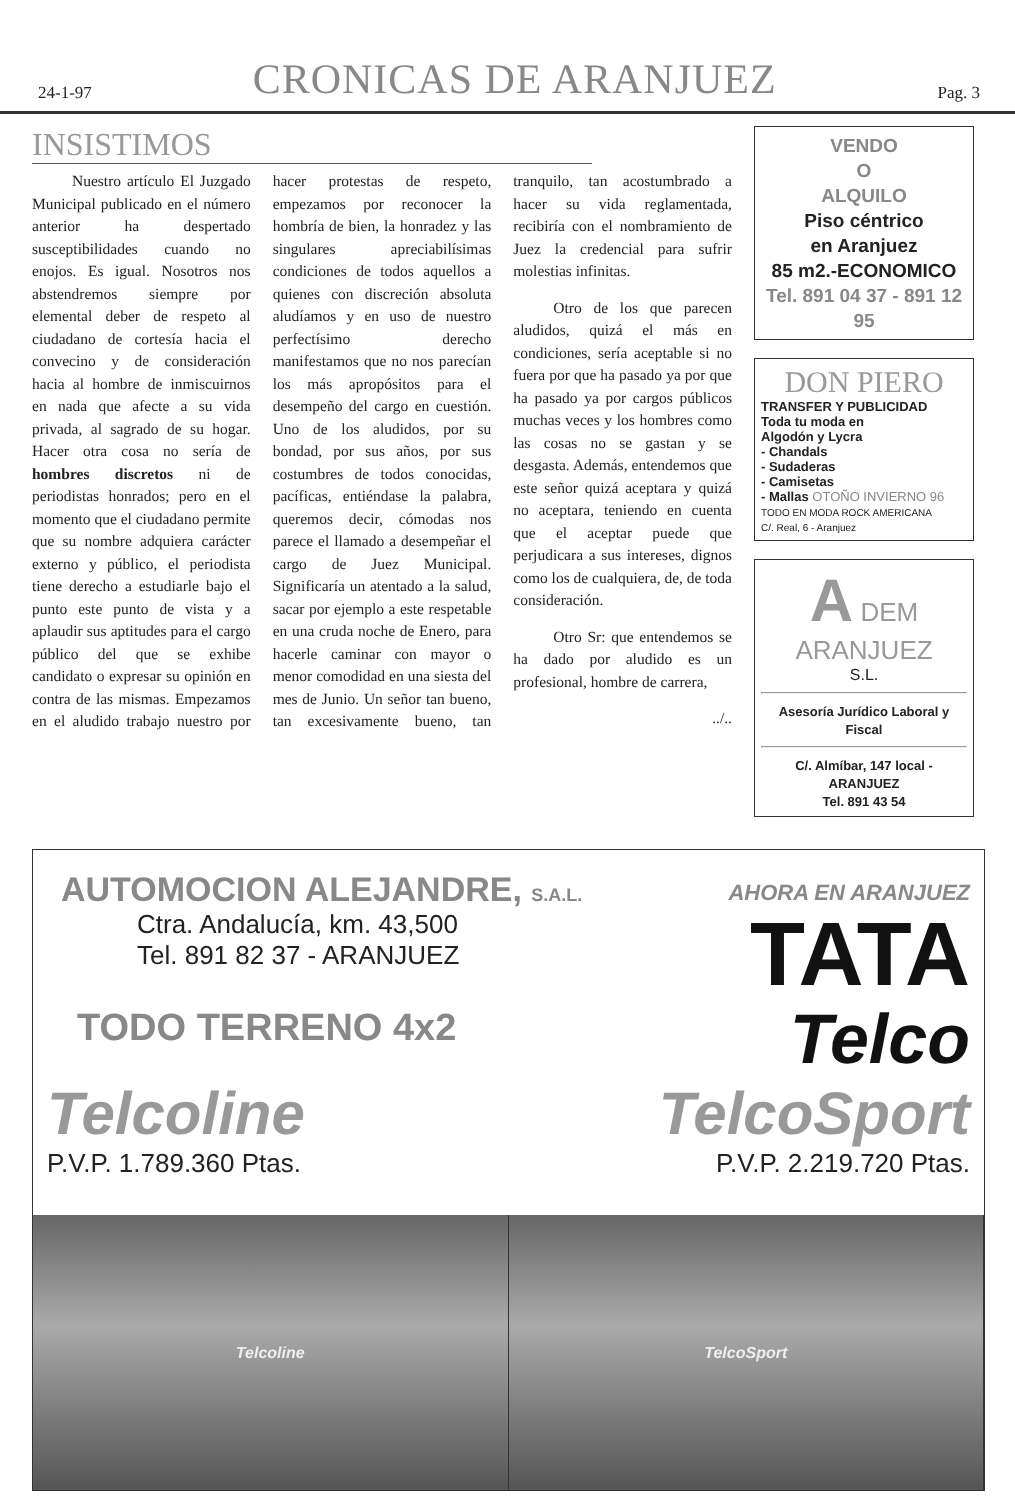24-1-97
CRONICAS DE ARANJUEZ
Pag. 3
INSISTIMOS
Nuestro artículo El Juzgado Municipal publicado en el número anterior ha despertado susceptibilidades cuando no enojos. Es igual. Nosotros nos abstendremos siempre por elemental deber de respeto al ciudadano de cortesía hacia el convecino y de consideración hacia al hombre de inmiscuirnos en nada que afecte a su vida privada, al sagrado de su hogar. Hacer otra cosa no sería de hombres discretos ni de periodistas honrados; pero en el momento que el ciudadano permite que su nombre adquiera carácter externo y público, el periodista tiene derecho a estudiarle bajo el punto este punto de vista y a aplaudir sus aptitudes para el cargo público del que se exhibe candidato o expresar su opinión en contra de las mismas. Empezamos en el aludido trabajo nuestro por hacer protestas de respeto, empezamos por reconocer la hombría de bien, la honradez y las singulares apreciabilísimas condiciones de todos aquellos a quienes con discreción absoluta aludíamos y en uso de nuestro perfectísimo derecho manifestamos que no nos parecían los más apropósitos para el desempeño del cargo en cuestión. Uno de los aludidos, por su bondad, por sus años, por sus costumbres de todos conocidas, pacíficas, entiéndase la palabra, queremos decir, cómodas nos parece el llamado a desempeñar el cargo de Juez Municipal. Significaría un atentado a la salud, sacar por ejemplo a este respetable en una cruda noche de Enero, para hacerle caminar con mayor o menor comodidad en una siesta del mes de Junio. Un señor tan bueno, tan excesivamente bueno, tan tranquilo, tan acostumbrado a hacer su vida reglamentada, recibiría con el nombramiento de Juez la credencial para sufrir molestias infinitas.
Otro de los que parecen aludidos, quizá el más en condiciones, sería aceptable si no fuera por que ha pasado ya por que ha pasado ya por cargos públicos muchas veces y los hombres como las cosas no se gastan y se desgasta. Además, entendemos que este señor quizá aceptara y quizá no aceptara, teniendo en cuenta que el aceptar puede que perjudicara a sus intereses, dignos como los de cualquiera, de, de toda consideración.
Otro Sr: que entendemos se ha dado por aludido es un profesional, hombre de carrera,
../..
VENDO
O
ALQUILO
Piso céntrico
en Aranjuez
85 m2.-ECONOMICO
Tel. 891 04 37 - 891 12 95
DON PIERO
TRANSFER Y PUBLICIDAD
Toda tu moda en
Algodón y Lycra
- Chandals
- Sudaderas
- Camisetas
- Mallas OTOÑO INVIERNO 96
TODO EN MODA ROCK AMERICANA
C/. Real, 6 - Aranjuez
A DEM ARANJUEZ
S.L.
Asesoría Jurídico Laboral y Fiscal
C/. Almíbar, 147 local - ARANJUEZ
Tel. 891 43 54
AUTOMOCION ALEJANDRE, S.A.L.
AHORA EN ARANJUEZ
Ctra. Andalucía, km. 43,500
Tel. 891 82 37 - ARANJUEZ
TODO TERRENO 4x2
TATA
Telco
Telcoline TelcoSport
P.V.P. 1.789.360 Ptas. P.V.P. 2.219.720 Ptas.
Telcoline TelcoSport